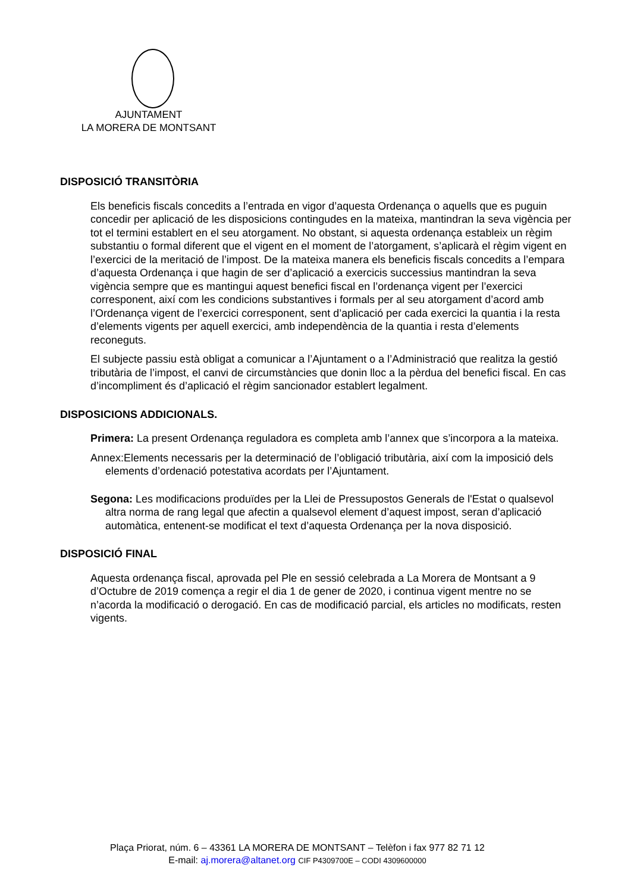AJUNTAMENT
LA MORERA DE MONTSANT
DISPOSICIÓ TRANSITÒRIA
Els beneficis fiscals concedits a l’entrada en vigor d’aquesta Ordenança o aquells que es puguin concedir per aplicació de les disposicions contingudes en la mateixa, mantindran la seva vigència per tot el termini establert en el seu atorgament. No obstant, si aquesta ordenança estableix un règim substantiu o formal diferent que el vigent en el moment de l’atorgament, s’aplicarà el règim vigent en l’exercici de la meritació de l’impost. De la mateixa manera els beneficis fiscals concedits a l’empara d’aquesta Ordenança i que hagin de ser d’aplicació a exercicis successius mantindran la seva vigència sempre que es mantingui aquest benefici fiscal en l’ordenança vigent per l’exercici corresponent, així com les condicions substantives i formals per al seu atorgament d’acord amb l’Ordenança vigent de l’exercici corresponent, sent d’aplicació per cada exercici la quantia i la resta d’elements vigents per aquell exercici, amb independència de la quantia i resta d’elements reconeguts.
El subjecte passiu està obligat a comunicar a l’Ajuntament o a l’Administració que realitza la gestió tributària de l’impost, el canvi de circumstàncies que donin lloc a la pèrdua del benefici fiscal. En cas d’incompliment és d’aplicació el règim sancionador establert legalment.
DISPOSICIONS ADDICIONALS.
Primera: La present Ordenança reguladora es completa amb l’annex que s’incorpora a la mateixa.
Annex:Elements necessaris per la determinació de l’obligació tributària, així com la imposició dels elements d’ordenació potestativa acordats per l’Ajuntament.
Segona: Les modificacions produïdes per la Llei de Pressupostos Generals de l'Estat o qualsevol altra norma de rang legal que afectin a qualsevol element d’aquest impost, seran d’aplicació automàtica, entenent-se modificat el text d’aquesta Ordenança per la nova disposició.
DISPOSICIÓ FINAL
Aquesta ordenança fiscal, aprovada pel Ple en sessió celebrada a La Morera de Montsant a 9 d’Octubre de 2019 comença a regir el dia 1 de gener de 2020, i continua vigent mentre no se n’acorda la modificació o derogació. En cas de modificació parcial, els articles no modificats, resten vigents.
Plaça Priorat, núm. 6 – 43361 LA MORERA DE MONTSANT – Telèfon i fax 977 82 71 12
E-mail: aj.morera@altanet.org CIF P4309700E – CODI 4309600000